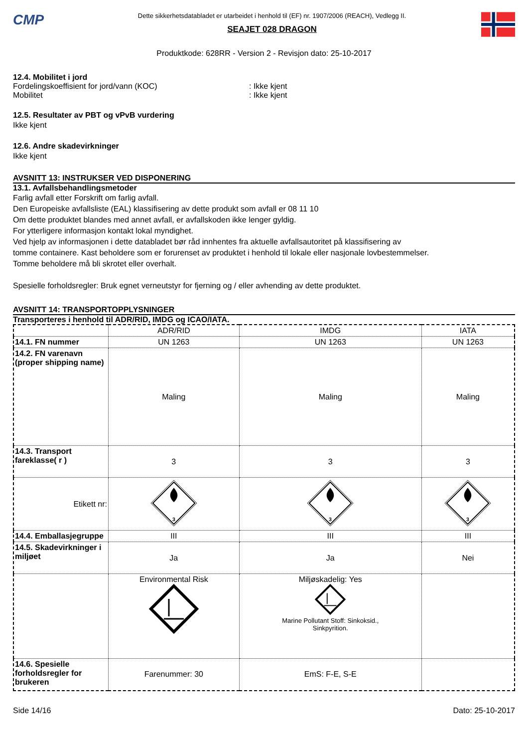CMP
Dette sikkerhetsdatabladet er utarbeidet i henhold til (EF) nr. 1907/2006 (REACH), Vedlegg II.
SEAJET 028 DRAGON
Produktkode: 628RR - Version 2 - Revisjon dato: 25-10-2017
12.4. Mobilitet i jord
Fordelingskoeffisient for jord/vann (KOC): Ikke kjent
Mobilitet: Ikke kjent
12.5. Resultater av PBT og vPvB vurdering
Ikke kjent
12.6. Andre skadevirkninger
Ikke kjent
AVSNITT 13: INSTRUKSER VED DISPONERING
13.1. Avfallsbehandlingsmetoder
Farlig avfall etter Forskrift om farlig avfall.
Den Europeiske avfallsliste (EAL) klassifisering av dette produkt som avfall er 08 11 10
Om dette produktet blandes med annet avfall, er avfallskoden ikke lenger gyldig.
For ytterligere informasjon kontakt lokal myndighet.
Ved hjelp av informasjonen i dette databladet bør råd innhentes fra aktuelle avfallsautoritet på klassifisering av
tomme containere. Kast beholdere som er forurenset av produktet i henhold til lokale eller nasjonale lovbestemmelser.
Tomme beholdere må bli skrotet eller overhalt.
Spesielle forholdsregler: Bruk egnet verneutstyr for fjerning og / eller avhending av dette produktet.
AVSNITT 14: TRANSPORTOPPLYSNINGER
Transporteres i henhold til ADR/RID, IMDG og ICAO/IATA.
| | ADR/RID | IMDG | IATA |
| --- | --- | --- | --- |
| 14.1. FN nummer | UN 1263 | UN 1263 | UN 1263 |
| 14.2. FN varenavn (proper shipping name) | Maling | Maling | Maling |
| 14.3. Transport fareklasse( r ) | 3 | 3 | 3 |
| Etikett nr: | 3 | 3 | 3 |
| 14.4. Emballasjegruppe | III | III | III |
| 14.5. Skadevirkninger i miljøet | Ja | Ja | Nei |
| | Environmental Risk | Miljøskadelig: Yes Marine Pollutant Stoff: Sinkoksid., Sinkpyrition. | |
| 14.6. Spesielle forholdsregler for brukeren | Farenummer: 30 | EmS: F-E, S-E | |
Side 14/16 Dato: 25-10-2017